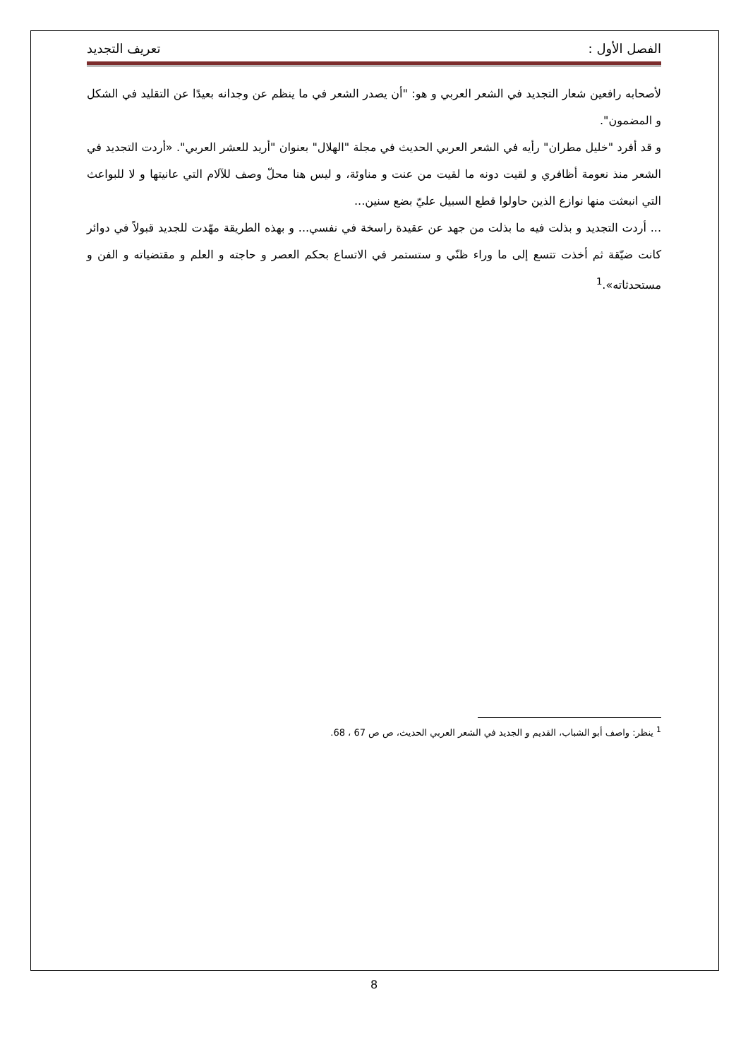الفصل الأول : تعريف التجديد
لأصحابه رافعين شعار التجديد في الشعر العربي و هو: "أن يصدر الشعر في ما ينظم عن وجدانه بعيدًا عن التقليد في الشكل و المضمون".
و قد أفرد "خليل مطران" رأيه في الشعر العربي الحديث في مجلة "الهلال" بعنوان "أريد للعشر العربي". «أردت التجديد في الشعر منذ نعومة أظافري و لقيت دونه ما لقيت من عنت و مناوئة، و ليس هنا محلّ وصف للآلام التي عانيتها و لا للبواعث التي انبعثت منها نوازع الذين حاولوا قطع السبيل عليّ بضع سنين...
... أردت التجديد و بذلت فيه ما بذلت من جهد عن عقيدة راسخة في نفسي... و بهذه الطريقة مهّدت للجديد قبولاً في دوائر كانت ضيّقة ثم أخذت تتسع إلى ما وراء ظنّي و ستستمر في الاتساع بحكم العصر و حاجته و العلم و مقتضياته و الفن و مستحدثاته».<sup>1</sup>
<sup>1</sup> ينظر: واصف أبو الشباب، القديم و الجديد في الشعر العربي الحديث، ص ص 67 ، 68.
8